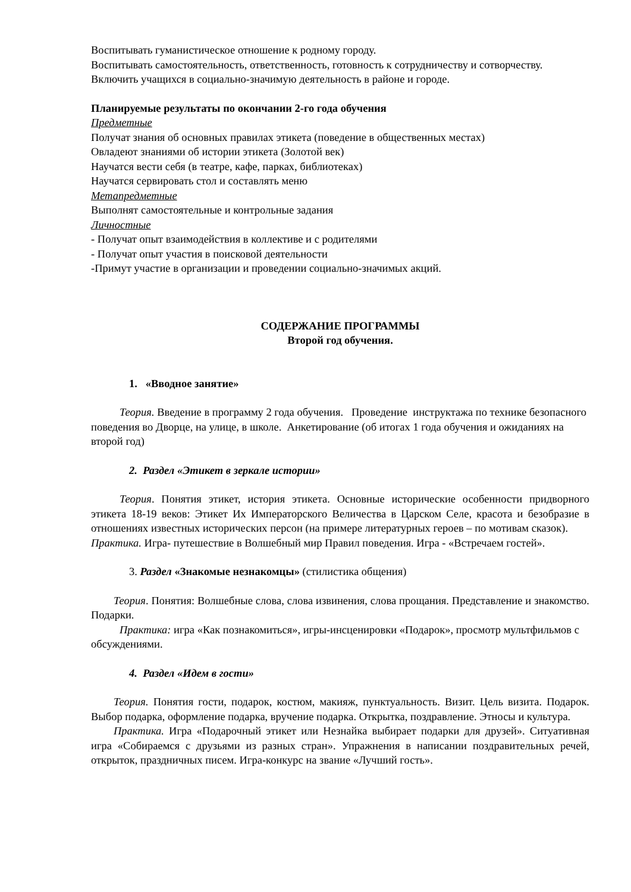Воспитывать гуманистическое отношение к родному городу.
Воспитывать самостоятельность, ответственность, готовность к сотрудничеству и сотворчеству.
Включить учащихся в социально-значимую деятельность в районе и городе.
Планируемые результаты по окончании 2-го года обучения
Предметные
Получат знания об основных правилах этикета (поведение в общественных местах)
Овладеют знаниями об истории этикета (Золотой век)
Научатся вести себя (в театре, кафе, парках, библиотеках)
Научатся сервировать стол и составлять меню
Метапредметные
Выполнят самостоятельные и контрольные задания
Личностные
- Получат опыт взаимодействия в коллективе и с родителями
- Получат опыт участия в поисковой деятельности
-Примут участие в организации и проведении социально-значимых акций.
СОДЕРЖАНИЕ ПРОГРАММЫ
Второй год обучения.
1. «Вводное занятие»
Теория. Введение в программу 2 года обучения. Проведение инструктажа по технике безопасного поведения во Дворце, на улице, в школе. Анкетирование (об итогах 1 года обучения и ожиданиях на второй год)
2. Раздел «Этикет в зеркале истории»
Теория. Понятия этикет, история этикета. Основные исторические особенности придворного этикета 18-19 веков: Этикет Их Императорского Величества в Царском Селе, красота и безобразие в отношениях известных исторических персон (на примере литературных героев – по мотивам сказок).
Практика. Игра- путешествие в Волшебный мир Правил поведения. Игра - «Встречаем гостей».
3. Раздел «Знакомые незнакомцы» (стилистика общения)
Теория. Понятия: Волшебные слова, слова извинения, слова прощания. Представление и знакомство. Подарки.
Практика: игра «Как познакомиться», игры-инсценировки «Подарок», просмотр мультфильмов с обсуждениями.
4. Раздел «Идем в гости»
Теория. Понятия гости, подарок, костюм, макияж, пунктуальность. Визит. Цель визита. Подарок. Выбор подарка, оформление подарка, вручение подарка. Открытка, поздравление. Этносы и культура.
Практика. Игра «Подарочный этикет или Незнайка выбирает подарки для друзей». Ситуативная игра «Собираемся с друзьями из разных стран». Упражнения в написании поздравительных речей, открыток, праздничных писем. Игра-конкурс на звание «Лучший гость».